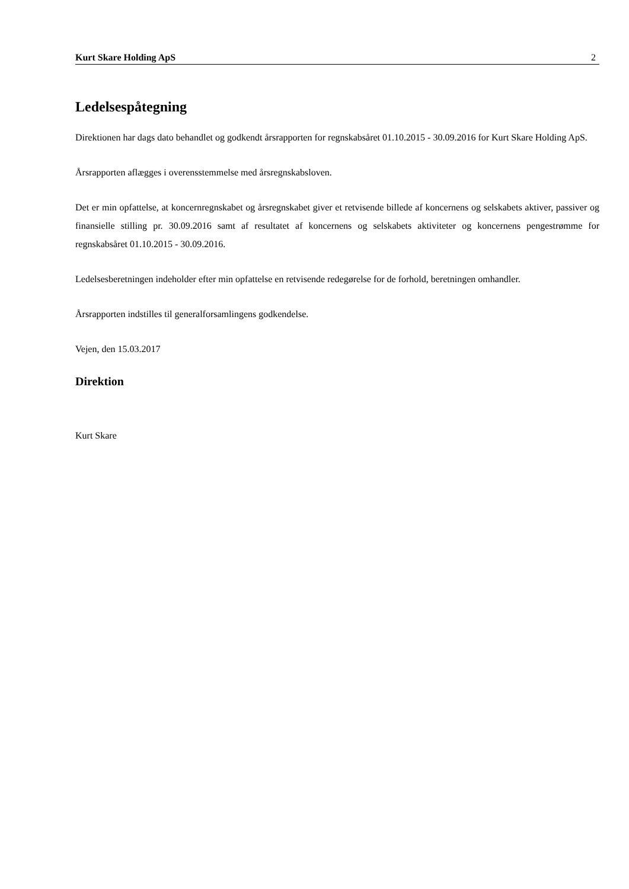Kurt Skare Holding ApS 2
Ledelsespåtegning
Direktionen har dags dato behandlet og godkendt årsrapporten for regnskabsåret 01.10.2015 - 30.09.2016 for Kurt Skare Holding ApS.
Årsrapporten aflægges i overensstemmelse med årsregnskabsloven.
Det er min opfattelse, at koncernregnskabet og årsregnskabet giver et retvisende billede af koncernens og selskabets aktiver, passiver og finansielle stilling pr. 30.09.2016 samt af resultatet af koncernens og selskabets aktiviteter og koncernens pengestrømme for regnskabsåret 01.10.2015 - 30.09.2016.
Ledelsesberetningen indeholder efter min opfattelse en retvisende redegørelse for de forhold, beretningen omhandler.
Årsrapporten indstilles til generalforsamlingens godkendelse.
Vejen, den 15.03.2017
Direktion
Kurt Skare